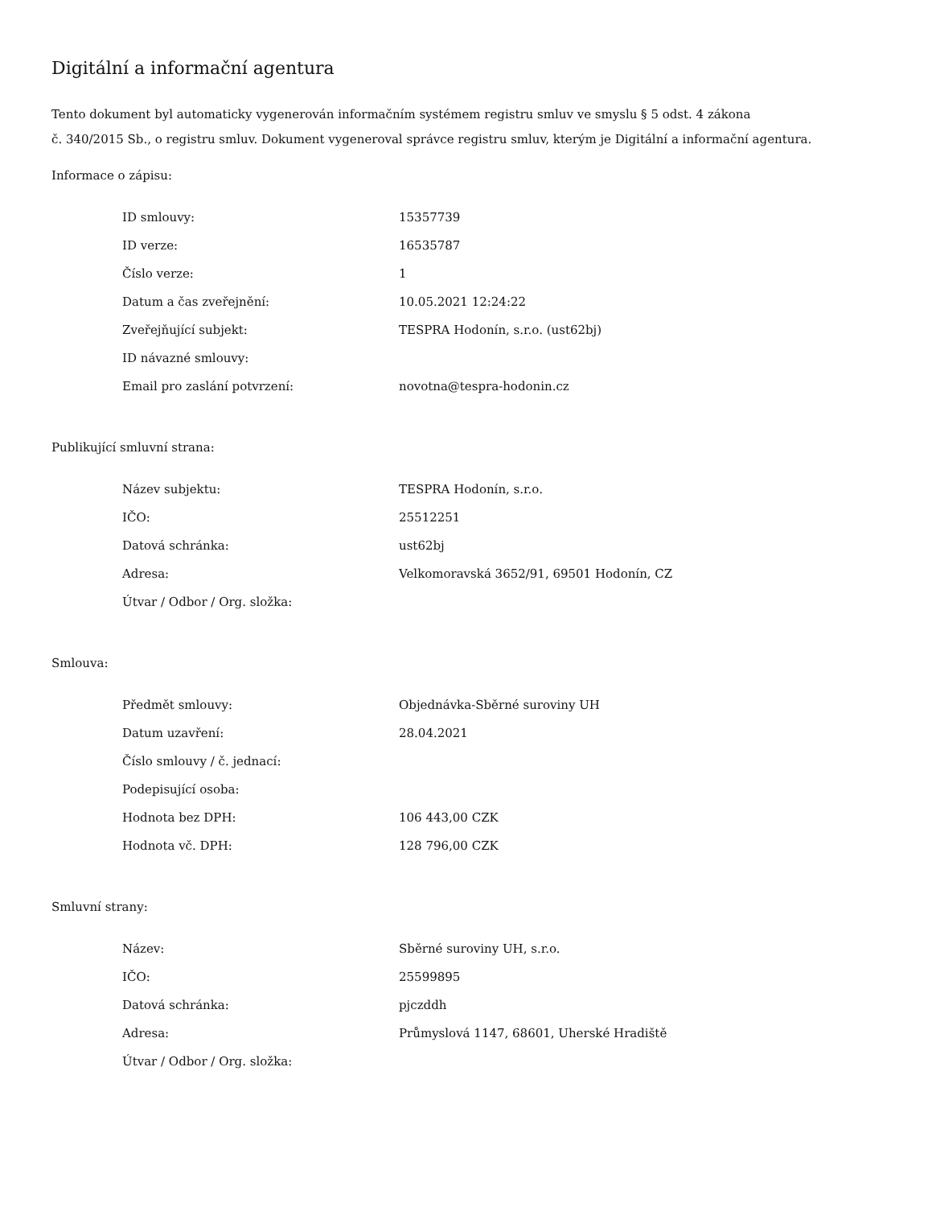Digitální a informační agentura
Tento dokument byl automaticky vygenerován informačním systémem registru smluv ve smyslu § 5 odst. 4 zákona
č. 340/2015 Sb., o registru smluv. Dokument vygeneroval správce registru smluv, kterým je Digitální a informační agentura.
Informace o zápisu:
| ID smlouvy: | 15357739 |
| ID verze: | 16535787 |
| Číslo verze: | 1 |
| Datum a čas zveřejnění: | 10.05.2021 12:24:22 |
| Zveřejňující subjekt: | TESPRA Hodonín, s.r.o. (ust62bj) |
| ID návazné smlouvy: | |
| Email pro zaslání potvrzení: | novotna@tespra-hodonin.cz |
Publikující smluvní strana:
| Název subjektu: | TESPRA Hodonín, s.r.o. |
| IČO: | 25512251 |
| Datová schránka: | ust62bj |
| Adresa: | Velkomoravská 3652/91, 69501 Hodonín, CZ |
| Útvar / Odbor / Org. složka: | |
Smlouva:
| Předmět smlouvy: | Objednávka-Sběrné suroviny UH |
| Datum uzavření: | 28.04.2021 |
| Číslo smlouvy / č. jednací: | |
| Podepisující osoba: | |
| Hodnota bez DPH: | 106 443,00 CZK |
| Hodnota vč. DPH: | 128 796,00 CZK |
Smluvní strany:
| Název: | Sběrné suroviny UH, s.r.o. |
| IČO: | 25599895 |
| Datová schránka: | pjczddh |
| Adresa: | Průmyslová 1147, 68601, Uherské Hradiště |
| Útvar / Odbor / Org. složka: | |